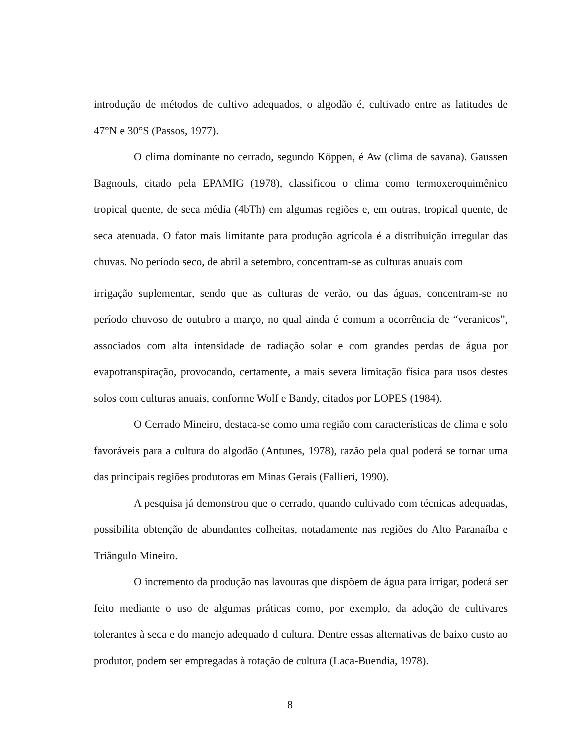introdução de métodos de cultivo adequados, o algodão é, cultivado entre as latitudes de 47°N e 30°S (Passos, 1977).
O clima dominante no cerrado, segundo Köppen, é Aw (clima de savana). Gaussen Bagnouls, citado pela EPAMIG (1978), classificou o clima como termoxeroquimênico tropical quente, de seca média (4bTh) em algumas regiões e, em outras, tropical quente, de seca atenuada. O fator mais limitante para produção agrícola é a distribuição irregular das chuvas. No período seco, de abril a setembro, concentram-se as culturas anuais com
irrigação suplementar, sendo que as culturas de verão, ou das águas, concentram-se no período chuvoso de outubro a março, no qual ainda é comum a ocorrência de “veranicos”, associados com alta intensidade de radiação solar e com grandes perdas de água por evapotranspiração, provocando, certamente, a mais severa limitação física para usos destes solos com culturas anuais, conforme Wolf e Bandy, citados por LOPES (1984).
O Cerrado Mineiro, destaca-se como uma região com características de clima e solo favoráveis para a cultura do algodão (Antunes, 1978), razão pela qual poderá se tornar uma das principais regiões produtoras em Minas Gerais (Fallieri, 1990).
A pesquisa já demonstrou que o cerrado, quando cultivado com técnicas adequadas, possibilita obtenção de abundantes colheitas, notadamente nas regiões do Alto Paranaíba e Triângulo Mineiro.
O incremento da produção nas lavouras que dispõem de água para irrigar, poderá ser feito mediante o uso de algumas práticas como, por exemplo, da adoção de cultivares tolerantes à seca e do manejo adequado d cultura. Dentre essas alternativas de baixo custo ao produtor, podem ser empregadas à rotação de cultura (Laca-Buendia, 1978).
8